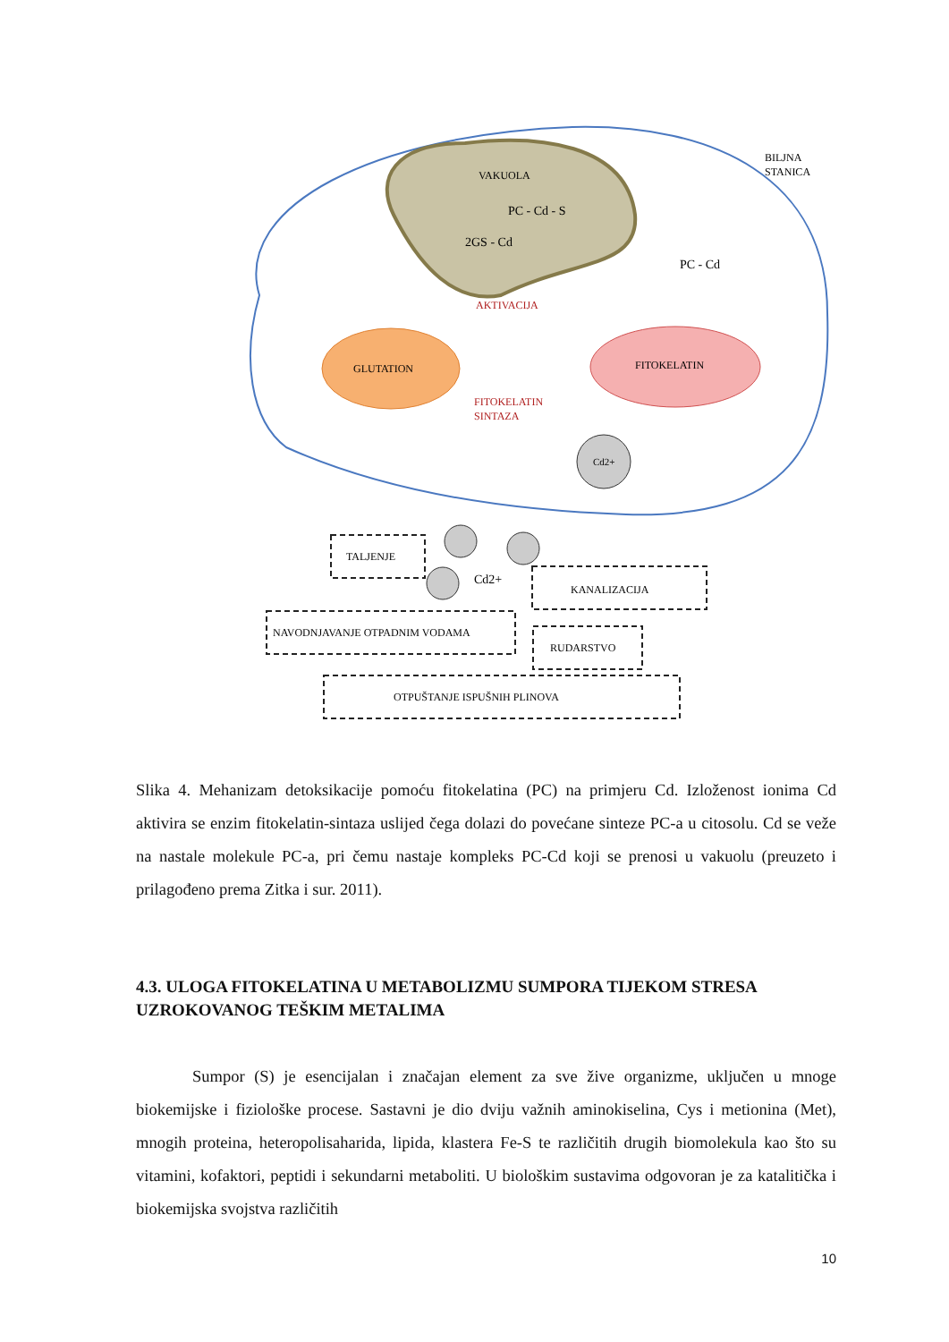VAKUOLA
PC - Cd - S
2GS - Cd
BILJNA
STANICA
PC - Cd
AKTIVACIJA
GLUTATION
FITOKELATIN
FITOKELATIN
SINTAZA
Cd2+
TALJENJE
Cd2+
KANALIZACIJA
NAVODNJAVANJE OTPADNIM VODAMA
RUDARSTVO
OTPUŠTANJE ISPUŠNIH PLINOVA
Slika 4. Mehanizam detoksikacije pomoću fitokelatina (PC) na primjeru Cd. Izloženost ionima Cd aktivira se enzim fitokelatin-sintaza uslijed čega dolazi do povećane sinteze PC-a u citosolu. Cd se veže na nastale molekule PC-a, pri čemu nastaje kompleks PC-Cd koji se prenosi u vakuolu (preuzeto i prilagođeno prema Zitka i sur. 2011).
4.3. ULOGA FITOKELATINA U METABOLIZMU SUMPORA TIJEKOM STRESA UZROKOVANOG TEŠKIM METALIMA
Sumpor (S) je esencijalan i značajan element za sve žive organizme, uključen u mnoge biokemijske i fiziološke procese. Sastavni je dio dviju važnih aminokiselina, Cys i metionina (Met), mnogih proteina, heteropolisaharida, lipida, klastera Fe-S te različitih drugih biomolekula kao što su vitamini, kofaktori, peptidi i sekundarni metaboliti. U biološkim sustavima odgovoran je za katalitička i biokemijska svojstva različitih
10